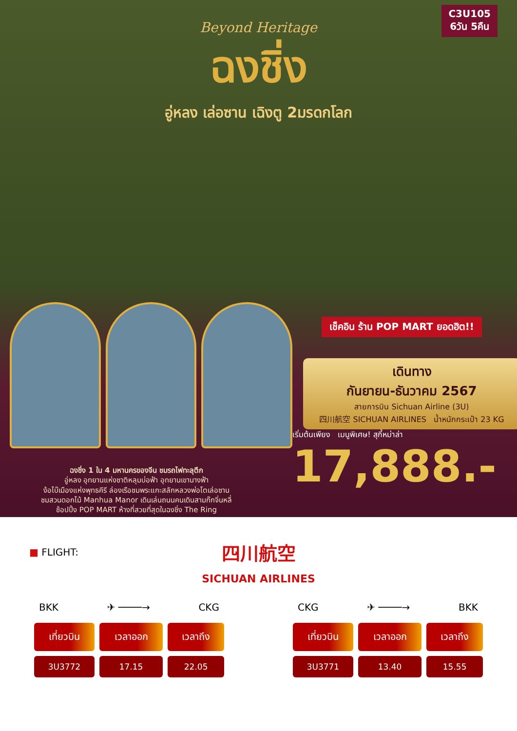C3U105
6วัน 5คืน
Beyond Heritage
ฉงชิ่ง
อู่หลง เล่อซาน เฉิงตู 2มรดกโลก
เช็คอิน ร้าน POP MART ยอดฮิต!!
เดินทาง
กันยายน-ธันวาคม 2567
สายการบิน Sichuan Airline (3U)
四川航空 SICHUAN AIRLINES น้ำหนักกระเป๋า 23 KG
เริ่มต้นเพียง เมนูพิเศษ! สุกี้หม่าล่า
17,888.-
ฉงชิ่ง 1 ใน 4 มหานครของจีน ชมรถไฟทะลุตึก
อู่หลง อุทยานแห่งชาติหลุมบ่อฟ้า อุทยานเขานางฟ้า
ง้อไบ๊เมืองแห่งพุทธคีรี ล่องเรือชมพระแกะสลักหลวงพ่อโตเล่อซาน
ชมสวนดอกไม้ Manhua Manor เดินเล่นถนนคนเดินสามก๊กจิ่นหลี่
ช้อปปิ้ง POP MART ห้างที่สวยที่สุดในฉงชิ่ง The Ring
■ FLIGHT:
四川航空
SICHUAN AIRLINES
BKK ✈ ────→ CKG
| เที่ยวบิน | เวลาออก | เวลาถึง |
| --- | --- | --- |
| 3U3772 | 17.15 | 22.05 |
CKG ✈ ────→ BKK
| เที่ยวบิน | เวลาออก | เวลาถึง |
| --- | --- | --- |
| 3U3771 | 13.40 | 15.55 |